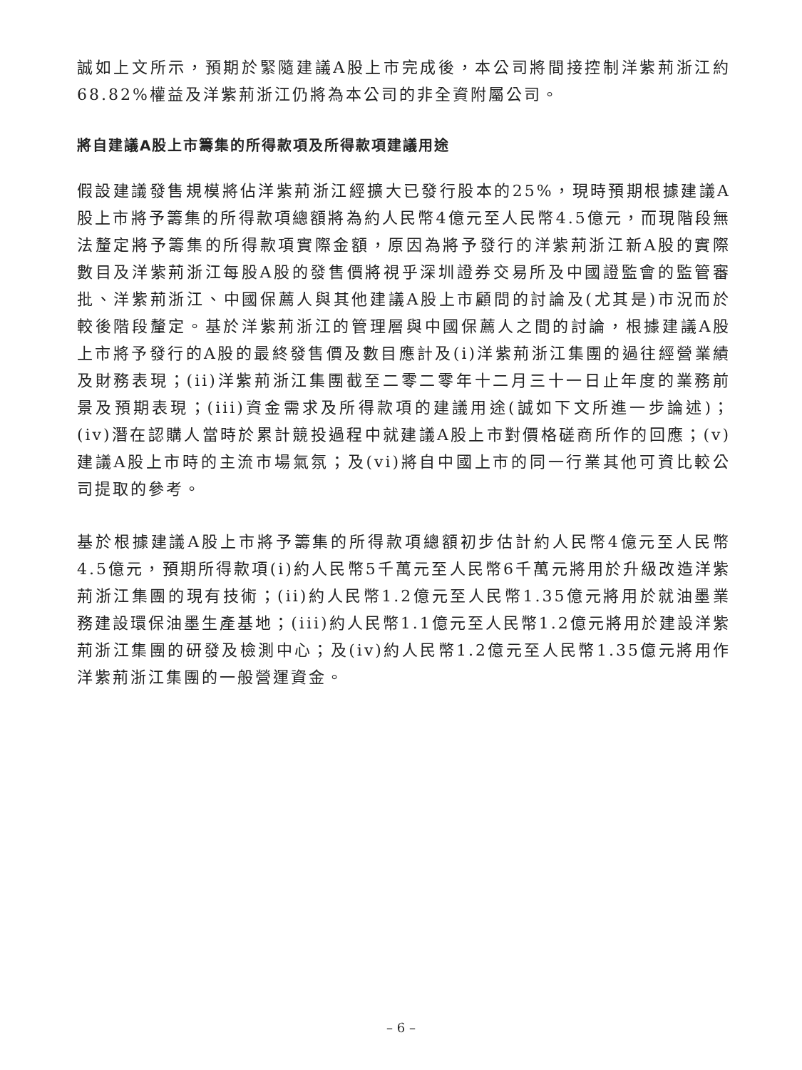誠如上文所示，預期於緊隨建議A股上市完成後，本公司將間接控制洋紫荊浙江約68.82%權益及洋紫荊浙江仍將為本公司的非全資附屬公司。
將自建議A股上市籌集的所得款項及所得款項建議用途
假設建議發售規模將佔洋紫荊浙江經擴大已發行股本的25%，現時預期根據建議A股上市將予籌集的所得款項總額將為約人民幣4億元至人民幣4.5億元，而現階段無法釐定將予籌集的所得款項實際金額，原因為將予發行的洋紫荊浙江新A股的實際數目及洋紫荊浙江每股A股的發售價將視乎深圳證券交易所及中國證監會的監管審批、洋紫荊浙江、中國保薦人與其他建議A股上市顧問的討論及(尤其是)市況而於較後階段釐定。基於洋紫荊浙江的管理層與中國保薦人之間的討論，根據建議A股上市將予發行的A股的最終發售價及數目應計及(i)洋紫荊浙江集團的過往經營業績及財務表現；(ii)洋紫荊浙江集團截至二零二零年十二月三十一日止年度的業務前景及預期表現；(iii)資金需求及所得款項的建議用途(誠如下文所進一步論述)；(iv)潛在認購人當時於累計競投過程中就建議A股上市對價格磋商所作的回應；(v)建議A股上市時的主流市場氣氛；及(vi)將自中國上市的同一行業其他可資比較公司提取的參考。
基於根據建議A股上市將予籌集的所得款項總額初步估計約人民幣4億元至人民幣4.5億元，預期所得款項(i)約人民幣5千萬元至人民幣6千萬元將用於升級改造洋紫荊浙江集團的現有技術；(ii)約人民幣1.2億元至人民幣1.35億元將用於就油墨業務建設環保油墨生產基地；(iii)約人民幣1.1億元至人民幣1.2億元將用於建設洋紫荊浙江集團的研發及檢測中心；及(iv)約人民幣1.2億元至人民幣1.35億元將用作洋紫荊浙江集團的一般營運資金。
– 6 –